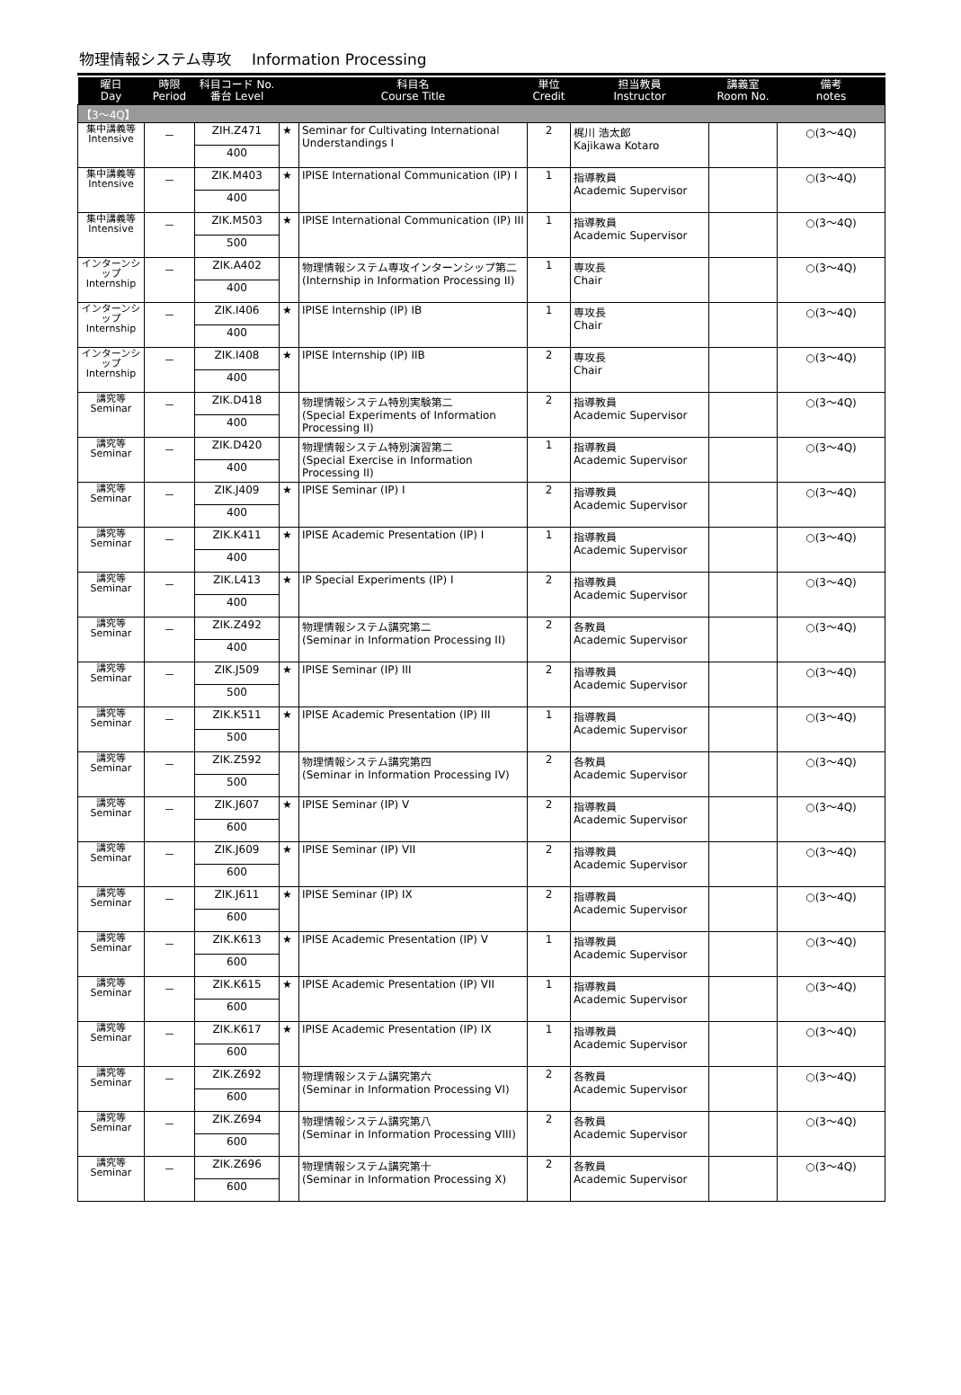物理情報システム専攻　 Information Processing
| 曜日 Day | 時限 Period | 科目コード No. 番台 Level | | 科目名 Course Title | 単位 Credit | 担当教員 Instructor | 講義室 Room No. | 備考 notes |
| --- | --- | --- | --- | --- | --- | --- | --- | --- |
| 【3～4Q】 | | | | | | | | |
| 集中講義等 Intensive | － | ZIH.Z471 | ★ | Seminar for Cultivating International Understandings I | 2 | 梶川 浩太郎 Kajikawa Kotaro | | ○(3～4Q) |
| | | 400 | | | | | | |
| 集中講義等 Intensive | － | ZIK.M403 | ★ | IPISE International Communication (IP) I | 1 | 指導教員 Academic Supervisor | | ○(3～4Q) |
| | | 400 | | | | | | |
| 集中講義等 Intensive | － | ZIK.M503 | ★ | IPISE International Communication (IP) III | 1 | 指導教員 Academic Supervisor | | ○(3～4Q) |
| | | 500 | | | | | | |
| インターンシップ Internship | － | ZIK.A402 | | 物理情報システム専攻インターンシップ第二 (Internship in Information Processing II) | 1 | 専攻長 Chair | | ○(3～4Q) |
| | | 400 | | | | | | |
| インターンシップ Internship | － | ZIK.I406 | ★ | IPISE Internship (IP) IB | 1 | 専攻長 Chair | | ○(3～4Q) |
| | | 400 | | | | | | |
| インターンシップ Internship | － | ZIK.I408 | ★ | IPISE Internship (IP) IIB | 2 | 専攻長 Chair | | ○(3～4Q) |
| | | 400 | | | | | | |
| 講究等 Seminar | － | ZIK.D418 | | 物理情報システム特別実験第二 (Special Experiments of Information Processing II) | 2 | 指導教員 Academic Supervisor | | ○(3～4Q) |
| | | 400 | | | | | | |
| 講究等 Seminar | － | ZIK.D420 | | 物理情報システム特別演習第二 (Special Exercise in Information Processing II) | 1 | 指導教員 Academic Supervisor | | ○(3～4Q) |
| | | 400 | | | | | | |
| 講究等 Seminar | － | ZIK.J409 | ★ | IPISE Seminar (IP) I | 2 | 指導教員 Academic Supervisor | | ○(3～4Q) |
| | | 400 | | | | | | |
| 講究等 Seminar | － | ZIK.K411 | ★ | IPISE Academic Presentation (IP) I | 1 | 指導教員 Academic Supervisor | | ○(3～4Q) |
| | | 400 | | | | | | |
| 講究等 Seminar | － | ZIK.L413 | ★ | IP Special Experiments (IP) I | 2 | 指導教員 Academic Supervisor | | ○(3～4Q) |
| | | 400 | | | | | | |
| 講究等 Seminar | － | ZIK.Z492 | | 物理情報システム講究第二 (Seminar in Information Processing II) | 2 | 各教員 Academic Supervisor | | ○(3～4Q) |
| | | 400 | | | | | | |
| 講究等 Seminar | － | ZIK.J509 | ★ | IPISE Seminar (IP) III | 2 | 指導教員 Academic Supervisor | | ○(3～4Q) |
| | | 500 | | | | | | |
| 講究等 Seminar | － | ZIK.K511 | ★ | IPISE Academic Presentation (IP) III | 1 | 指導教員 Academic Supervisor | | ○(3～4Q) |
| | | 500 | | | | | | |
| 講究等 Seminar | － | ZIK.Z592 | | 物理情報システム講究第四 (Seminar in Information Processing IV) | 2 | 各教員 Academic Supervisor | | ○(3～4Q) |
| | | 500 | | | | | | |
| 講究等 Seminar | － | ZIK.J607 | ★ | IPISE Seminar (IP) V | 2 | 指導教員 Academic Supervisor | | ○(3～4Q) |
| | | 600 | | | | | | |
| 講究等 Seminar | － | ZIK.J609 | ★ | IPISE Seminar (IP) VII | 2 | 指導教員 Academic Supervisor | | ○(3～4Q) |
| | | 600 | | | | | | |
| 講究等 Seminar | － | ZIK.J611 | ★ | IPISE Seminar (IP) IX | 2 | 指導教員 Academic Supervisor | | ○(3～4Q) |
| | | 600 | | | | | | |
| 講究等 Seminar | － | ZIK.K613 | ★ | IPISE Academic Presentation (IP) V | 1 | 指導教員 Academic Supervisor | | ○(3～4Q) |
| | | 600 | | | | | | |
| 講究等 Seminar | － | ZIK.K615 | ★ | IPISE Academic Presentation (IP) VII | 1 | 指導教員 Academic Supervisor | | ○(3～4Q) |
| | | 600 | | | | | | |
| 講究等 Seminar | － | ZIK.K617 | ★ | IPISE Academic Presentation (IP) IX | 1 | 指導教員 Academic Supervisor | | ○(3～4Q) |
| | | 600 | | | | | | |
| 講究等 Seminar | － | ZIK.Z692 | | 物理情報システム講究第六 (Seminar in Information Processing VI) | 2 | 各教員 Academic Supervisor | | ○(3～4Q) |
| | | 600 | | | | | | |
| 講究等 Seminar | － | ZIK.Z694 | | 物理情報システム講究第八 (Seminar in Information Processing VIII) | 2 | 各教員 Academic Supervisor | | ○(3～4Q) |
| | | 600 | | | | | | |
| 講究等 Seminar | － | ZIK.Z696 | | 物理情報システム講究第十 (Seminar in Information Processing X) | 2 | 各教員 Academic Supervisor | | ○(3～4Q) |
| | | 600 | | | | | | |